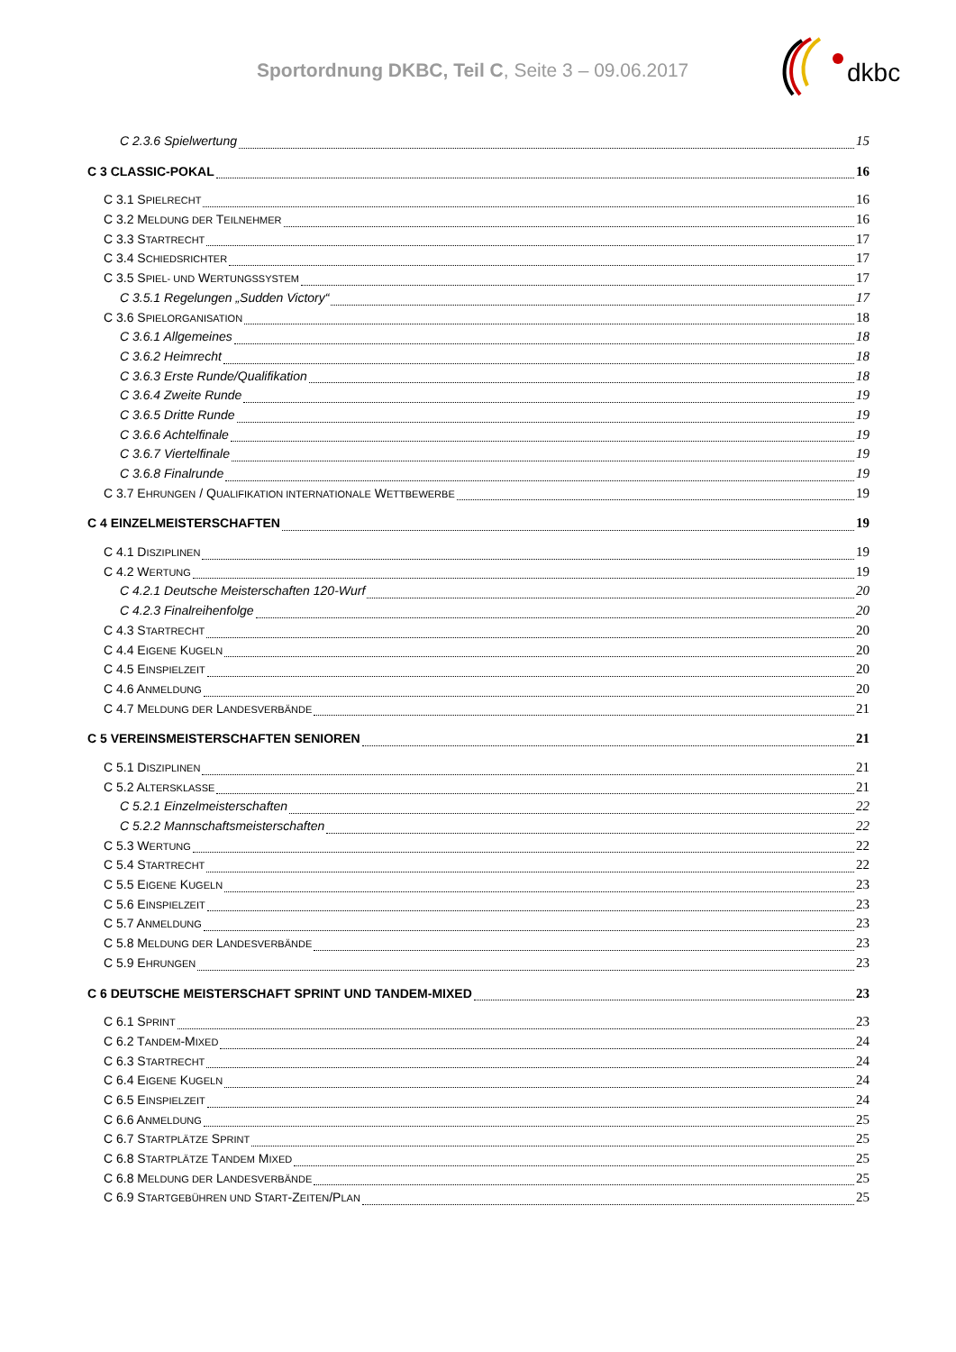Sportordnung DKBC, Teil C, Seite 3 – 09.06.2017
dkbc
C 2.3.6 Spielwertung 15
C 3 CLASSIC-POKAL 16
C 3.1 SPIELRECHT 16
C 3.2 MELDUNG DER TEILNEHMER 16
C 3.3 STARTRECHT 17
C 3.4 SCHIEDSRICHTER 17
C 3.5 SPIEL- UND WERTUNGSSYSTEM 17
C 3.5.1 Regelungen „Sudden Victory“ 17
C 3.6 SPIELORGANISATION 18
C 3.6.1 Allgemeines 18
C 3.6.2 Heimrecht 18
C 3.6.3 Erste Runde/Qualifikation 18
C 3.6.4 Zweite Runde 19
C 3.6.5 Dritte Runde 19
C 3.6.6 Achtelfinale 19
C 3.6.7 Viertelfinale 19
C 3.6.8 Finalrunde 19
C 3.7 EHRUNGEN / QUALIFIKATION INTERNATIONALE WETTBEWERBE 19
C 4 EINZELMEISTERSCHAFTEN 19
C 4.1 DISZIPLINEN 19
C 4.2 WERTUNG 19
C 4.2.1 Deutsche Meisterschaften 120-Wurf 20
C 4.2.3 Finalreihenfolge 20
C 4.3 STARTRECHT 20
C 4.4 EIGENE KUGELN 20
C 4.5 EINSPIELZEIT 20
C 4.6 ANMELDUNG 20
C 4.7 MELDUNG DER LANDESVERBÄNDE 21
C 5 VEREINSMEISTERSCHAFTEN SENIOREN 21
C 5.1 DISZIPLINEN 21
C 5.2 ALTERSKLASSE 21
C 5.2.1 Einzelmeisterschaften 22
C 5.2.2 Mannschaftsmeisterschaften 22
C 5.3 WERTUNG 22
C 5.4 STARTRECHT 22
C 5.5 EIGENE KUGELN 23
C 5.6 EINSPIELZEIT 23
C 5.7 ANMELDUNG 23
C 5.8 MELDUNG DER LANDESVERBÄNDE 23
C 5.9 EHRUNGEN 23
C 6 DEUTSCHE MEISTERSCHAFT SPRINT UND TANDEM-MIXED 23
C 6.1 SPRINT 23
C 6.2 TANDEM-MIXED 24
C 6.3 STARTRECHT 24
C 6.4 EIGENE KUGELN 24
C 6.5 EINSPIELZEIT 24
C 6.6 ANMELDUNG 25
C 6.7 STARTPLÄTZE SPRINT 25
C 6.8 STARTPLÄTZE TANDEM MIXED 25
C 6.8 MELDUNG DER LANDESVERBÄNDE 25
C 6.9 STARTGEBÜHREN UND START-ZEITEN/PLAN 25